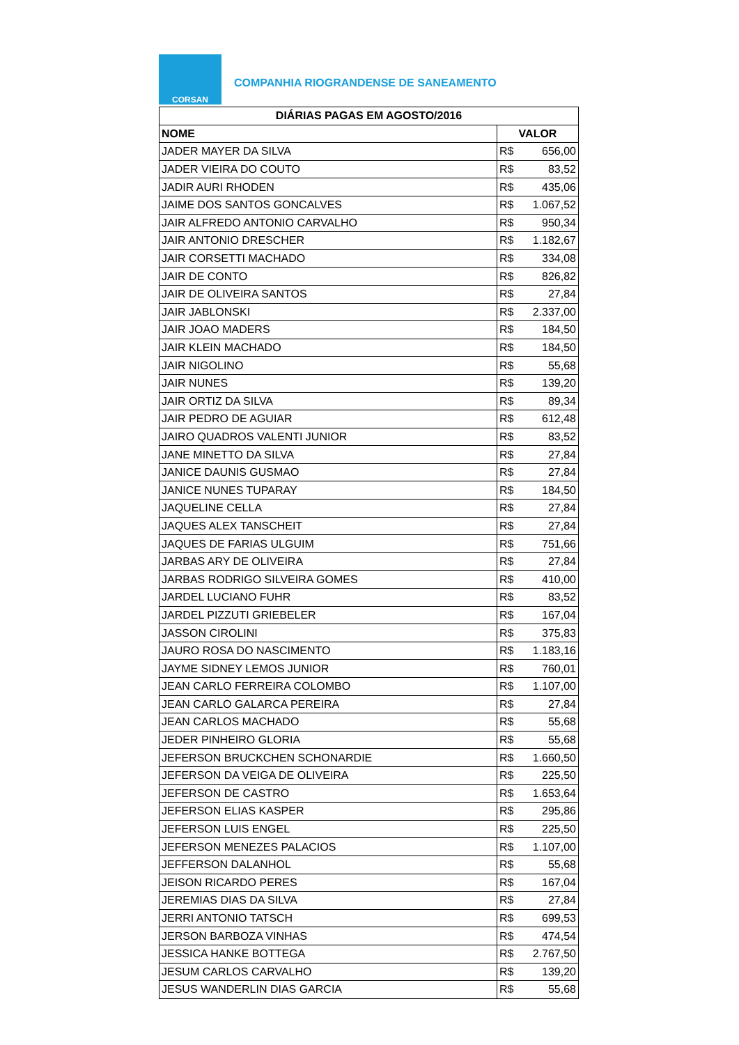CORSAN
COMPANHIA RIOGRANDENSE DE SANEAMENTO
| DIÁRIAS PAGAS EM AGOSTO/2016 | |
| --- | --- |
| NOME | VALOR |
| JADER MAYER DA SILVA | R$ 656,00 |
| JADER VIEIRA DO COUTO | R$ 83,52 |
| JADIR AURI RHODEN | R$ 435,06 |
| JAIME DOS SANTOS GONCALVES | R$ 1.067,52 |
| JAIR ALFREDO ANTONIO CARVALHO | R$ 950,34 |
| JAIR ANTONIO DRESCHER | R$ 1.182,67 |
| JAIR CORSETTI MACHADO | R$ 334,08 |
| JAIR DE CONTO | R$ 826,82 |
| JAIR DE OLIVEIRA SANTOS | R$ 27,84 |
| JAIR JABLONSKI | R$ 2.337,00 |
| JAIR JOAO MADERS | R$ 184,50 |
| JAIR KLEIN MACHADO | R$ 184,50 |
| JAIR NIGOLINO | R$ 55,68 |
| JAIR NUNES | R$ 139,20 |
| JAIR ORTIZ DA SILVA | R$ 89,34 |
| JAIR PEDRO DE AGUIAR | R$ 612,48 |
| JAIRO QUADROS VALENTI JUNIOR | R$ 83,52 |
| JANE MINETTO DA SILVA | R$ 27,84 |
| JANICE DAUNIS GUSMAO | R$ 27,84 |
| JANICE NUNES TUPARAY | R$ 184,50 |
| JAQUELINE CELLA | R$ 27,84 |
| JAQUES ALEX TANSCHEIT | R$ 27,84 |
| JAQUES DE FARIAS ULGUIM | R$ 751,66 |
| JARBAS ARY DE OLIVEIRA | R$ 27,84 |
| JARBAS RODRIGO SILVEIRA GOMES | R$ 410,00 |
| JARDEL LUCIANO FUHR | R$ 83,52 |
| JARDEL PIZZUTI GRIEBELER | R$ 167,04 |
| JASSON CIROLINI | R$ 375,83 |
| JAURO ROSA DO NASCIMENTO | R$ 1.183,16 |
| JAYME SIDNEY LEMOS JUNIOR | R$ 760,01 |
| JEAN CARLO FERREIRA COLOMBO | R$ 1.107,00 |
| JEAN CARLO GALARCA PEREIRA | R$ 27,84 |
| JEAN CARLOS MACHADO | R$ 55,68 |
| JEDER PINHEIRO GLORIA | R$ 55,68 |
| JEFERSON BRUCKCHEN SCHONARDIE | R$ 1.660,50 |
| JEFERSON DA VEIGA DE OLIVEIRA | R$ 225,50 |
| JEFERSON DE CASTRO | R$ 1.653,64 |
| JEFERSON ELIAS KASPER | R$ 295,86 |
| JEFERSON LUIS ENGEL | R$ 225,50 |
| JEFERSON MENEZES PALACIOS | R$ 1.107,00 |
| JEFFERSON DALANHOL | R$ 55,68 |
| JEISON RICARDO PERES | R$ 167,04 |
| JEREMIAS DIAS DA SILVA | R$ 27,84 |
| JERRI ANTONIO TATSCH | R$ 699,53 |
| JERSON BARBOZA VINHAS | R$ 474,54 |
| JESSICA HANKE BOTTEGA | R$ 2.767,50 |
| JESUM CARLOS CARVALHO | R$ 139,20 |
| JESUS WANDERLIN DIAS GARCIA | R$ 55,68 |